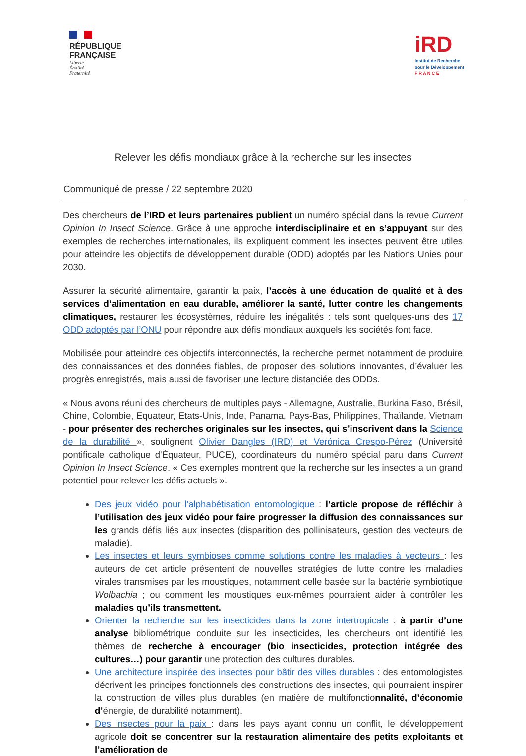RÉPUBLIQUE
FRANÇAISE
Liberté
Égalité
Fraternité
iRD
Institut de Recherche
pour le Développement
F R A N C E
Relever les défis mondiaux grâce à la recherche sur les insectes
Communiqué de presse / 22 septembre 2020
Des chercheurs de l’IRD et leurs partenaires publient un numéro spécial dans la revue Current Opinion In Insect Science. Grâce à une approche interdisciplinaire et en s’appuyant sur des exemples de recherches internationales, ils expliquent comment les insectes peuvent être utiles pour atteindre les objectifs de développement durable (ODD) adoptés par les Nations Unies pour 2030.
Assurer la sécurité alimentaire, garantir la paix, l’accès à une éducation de qualité et à des services d’alimentation en eau durable, améliorer la santé, lutter contre les changements climatiques, restaurer les écosystèmes, réduire les inégalités : tels sont quelques-uns des 17 ODD adoptés par l’ONU pour répondre aux défis mondiaux auxquels les sociétés font face.
Mobilisée pour atteindre ces objectifs interconnectés, la recherche permet notamment de produire des connaissances et des données fiables, de proposer des solutions innovantes, d’évaluer les progrès enregistrés, mais aussi de favoriser une lecture distanciée des ODDs.
« Nous avons réuni des chercheurs de multiples pays - Allemagne, Australie, Burkina Faso, Brésil, Chine, Colombie, Equateur, Etats-Unis, Inde, Panama, Pays-Bas, Philippines, Thaïlande, Vietnam - pour présenter des recherches originales sur les insectes, qui s’inscrivent dans la Science de la durabilité », soulignent Olivier Dangles (IRD) et Verónica Crespo-Pérez (Université pontificale catholique d'Équateur, PUCE), coordinateurs du numéro spécial paru dans Current Opinion In Insect Science. « Ces exemples montrent que la recherche sur les insectes a un grand potentiel pour relever les défis actuels ».
Des jeux vidéo pour l'alphabétisation entomologique : l’article propose de réfléchir à l’utilisation des jeux vidéo pour faire progresser la diffusion des connaissances sur les grands défis liés aux insectes (disparition des pollinisateurs, gestion des vecteurs de maladie).
Les insectes et leurs symbioses comme solutions contre les maladies à vecteurs : les auteurs de cet article présentent de nouvelles stratégies de lutte contre les maladies virales transmises par les moustiques, notamment celle basée sur la bactérie symbiotique Wolbachia ; ou comment les moustiques eux-mêmes pourraient aider à contrôler les maladies qu’ils transmettent.
Orienter la recherche sur les insecticides dans la zone intertropicale : à partir d’une analyse bibliométrique conduite sur les insecticides, les chercheurs ont identifié les thèmes de recherche à encourager (bio insecticides, protection intégrée des cultures…) pour garantir une protection des cultures durables.
Une architecture inspirée des insectes pour bâtir des villes durables : des entomologistes décrivent les principes fonctionnels des constructions des insectes, qui pourraient inspirer la construction de villes plus durables (en matière de multifonctionnalité, d’économie d’énergie, de durabilité notamment).
Des insectes pour la paix : dans les pays ayant connu un conflit, le développement agricole doit se concentrer sur la restauration alimentaire des petits exploitants et l’amélioration de